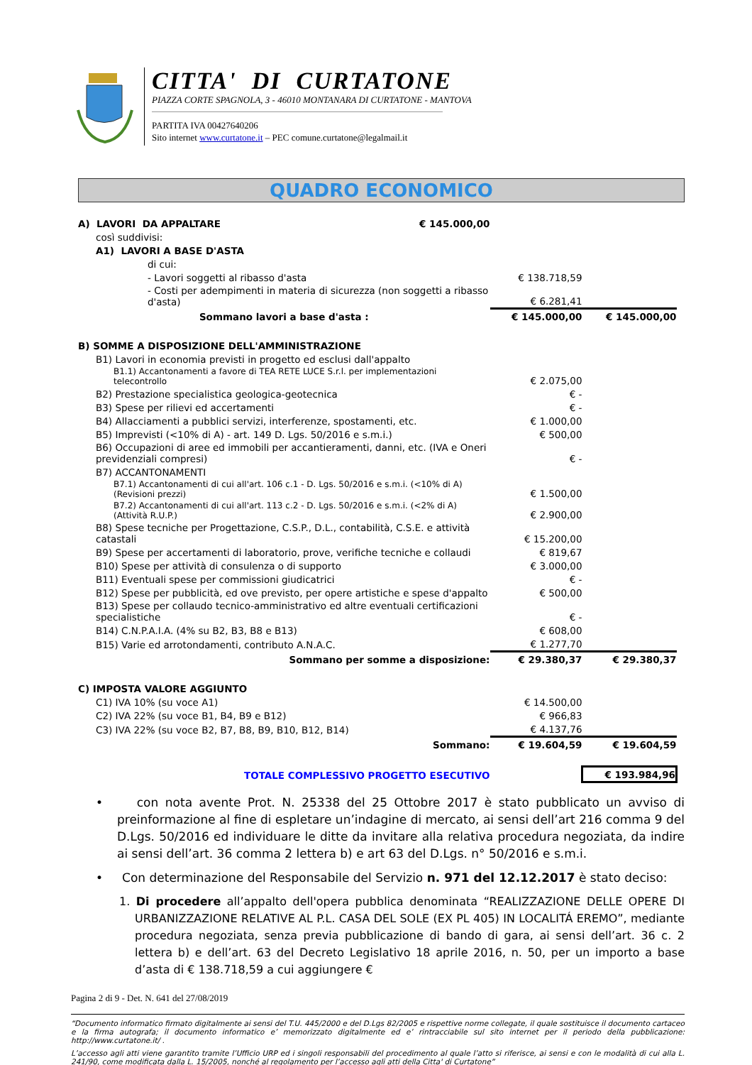CITTA' DI CURTATONE
PIAZZA CORTE SPAGNOLA, 3 - 46010 MONTANARA DI CURTATONE - MANTOVA
PARTITA IVA 00427640206
Sito internet www.curtatone.it – PEC comune.curtatone@legalmail.it
QUADRO ECONOMICO
| A) LAVORI DA APPALTARE | € 145.000,00 | | |
| così suddivisi: | | | |
| A1) LAVORI A BASE D'ASTA | | | |
| di cui: | | | |
| - Lavori soggetti al ribasso d'asta | | € 138.718,59 | |
| - Costi per adempimenti in materia di sicurezza (non soggetti a ribasso d'asta) | | € 6.281,41 | |
| Sommano lavori a base d'asta : | | € 145.000,00 | € 145.000,00 |
| B) SOMME A DISPOSIZIONE DELL'AMMINISTRAZIONE | | | |
| B1) Lavori in economia previsti in progetto ed esclusi dall'appalto | | | |
| B1.1) Accantonamenti a favore di TEA RETE LUCE S.r.l. per implementazioni telecontrollo | | € 2.075,00 | |
| B2) Prestazione specialistica geologica-geotecnica | | € - | |
| B3) Spese per rilievi ed accertamenti | | € - | |
| B4) Allacciamenti a pubblici servizi, interferenze, spostamenti, etc. | | € 1.000,00 | |
| B5) Imprevisti (<10% di A) - art. 149 D. Lgs. 50/2016 e s.m.i.) | | € 500,00 | |
| B6) Occupazioni di aree ed immobili per accantieramenti, danni, etc. (IVA e Oneri previdenziali compresi) | | € - | |
| B7) ACCANTONAMENTI | | | |
| B7.1) Accantonamenti di cui all'art. 106 c.1 - D. Lgs. 50/2016 e s.m.i. (<10% di A) (Revisioni prezzi) | | € 1.500,00 | |
| B7.2) Accantonamenti di cui all'art. 113 c.2 - D. Lgs. 50/2016 e s.m.i. (<2% di A) (Attività R.U.P.) | | € 2.900,00 | |
| B8) Spese tecniche per Progettazione, C.S.P., D.L., contabilità, C.S.E. e attività catastali | | € 15.200,00 | |
| B9) Spese per accertamenti di laboratorio, prove, verifiche tecniche e collaudi | | € 819,67 | |
| B10) Spese per attività di consulenza o di supporto | | € 3.000,00 | |
| B11) Eventuali spese per commissioni giudicatrici | | € - | |
| B12) Spese per pubblicità, ed ove previsto, per opere artistiche e spese d'appalto | | € 500,00 | |
| B13) Spese per collaudo tecnico-amministrativo ed altre eventuali certificazioni specialistiche | | € - | |
| B14) C.N.P.A.I.A. (4% su B2, B3, B8 e B13) | | € 608,00 | |
| B15) Varie ed arrotondamenti, contributo A.N.A.C. | | € 1.277,70 | |
| Sommano per somme a disposizione: | | € 29.380,37 | € 29.380,37 |
| C) IMPOSTA VALORE AGGIUNTO | | | |
| C1) IVA 10% (su voce A1) | | € 14.500,00 | |
| C2) IVA 22% (su voce B1, B4, B9 e B12) | | € 966,83 | |
| C3) IVA 22% (su voce B2, B7, B8, B9, B10, B12, B14) | | € 4.137,76 | |
| Sommano: | | € 19.604,59 | € 19.604,59 |
| TOTALE COMPLESSIVO PROGETTO ESECUTIVO | | | € 193.984,96 |
• con nota avente Prot. N. 25338 del 25 Ottobre 2017 è stato pubblicato un avviso di preinformazione al fine di espletare un’indagine di mercato, ai sensi dell’art 216 comma 9 del D.Lgs. 50/2016 ed individuare le ditte da invitare alla relativa procedura negoziata, da indire ai sensi dell’art. 36 comma 2 lettera b) e art 63 del D.Lgs. n° 50/2016 e s.m.i.
• Con determinazione del Responsabile del Servizio n. 971 del 12.12.2017 è stato deciso:
1. Di procedere all’appalto dell'opera pubblica denominata “REALIZZAZIONE DELLE OPERE DI URBANIZZAZIONE RELATIVE AL P.L. CASA DEL SOLE (EX PL 405) IN LOCALITÁ EREMO”, mediante procedura negoziata, senza previa pubblicazione di bando di gara, ai sensi dell’art. 36 c. 2 lettera b) e dell’art. 63 del Decreto Legislativo 18 aprile 2016, n. 50, per un importo a base d’asta di € 138.718,59 a cui aggiungere €
Pagina 2 di 9 - Det. N. 641 del 27/08/2019
“Documento informatico firmato digitalmente ai sensi del T.U. 445/2000 e del D.Lgs 82/2005 e rispettive norme collegate, il quale sostituisce il documento cartaceo e la firma autografa; il documento informatico e’ memorizzato digitalmente ed e’ rintracciabile sul sito internet per il periodo della pubblicazione: http://www.curtatone.it/ .
L’accesso agli atti viene garantito tramite l’Ufficio URP ed i singoli responsabili del procedimento al quale l’atto si riferisce, ai sensi e con le modalità di cui alla L. 241/90, come modificata dalla L. 15/2005, nonché al regolamento per l’accesso agli atti della Citta' di Curtatone”